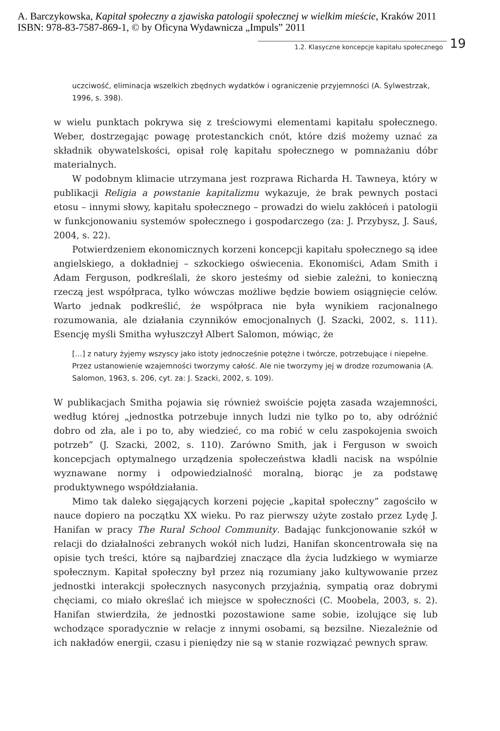A. Barczykowska, Kapitał społeczny a zjawiska patologii społecznej w wielkim mieście, Kraków 2011
ISBN: 978-83-7587-869-1, © by Oficyna Wydawnicza „Impuls” 2011
1.2. Klasyczne koncepcje kapitału społecznego 19
uczciwość, eliminacja wszelkich zbędnych wydatków i ograniczenie przyjemności (A. Sylwestrzak, 1996, s. 398).
w wielu punktach pokrywa się z treściowymi elementami kapitału społecznego. Weber, dostrzegając powagę protestanckich cnót, które dziś możemy uznać za składnik obywatelskości, opisał rolę kapitału społecznego w pomnażaniu dóbr materialnych.
W podobnym klimacie utrzymana jest rozprawa Richarda H. Tawneya, który w publikacji Religia a powstanie kapitalizmu wykazuje, że brak pewnych postaci etosu – innymi słowy, kapitału społecznego – prowadzi do wielu zakłóceń i patologii w funkcjonowaniu systemów społecznego i gospodarczego (za: J. Przybysz, J. Sauś, 2004, s. 22).
Potwierdzeniem ekonomicznych korzeni koncepcji kapitału społecznego są idee angielskiego, a dokładniej – szkockiego oświecenia. Ekonomiści, Adam Smith i Adam Ferguson, podkreślali, że skoro jesteśmy od siebie zależni, to konieczną rzeczą jest współpraca, tylko wówczas możliwe będzie bowiem osiągnięcie celów. Warto jednak podkreślić, że współpraca nie była wynikiem racjonalnego rozumowania, ale działania czynników emocjonalnych (J. Szacki, 2002, s. 111). Esencję myśli Smitha wyłuszczył Albert Salomon, mówiąc, że
[…] z natury żyjemy wszyscy jako istoty jednocześnie potężne i twórcze, potrzebujące i niepełne. Przez ustanowienie wzajemności tworzymy całość. Ale nie tworzymy jej w drodze rozumowania (A. Salomon, 1963, s. 206, cyt. za: J. Szacki, 2002, s. 109).
W publikacjach Smitha pojawia się również swoiście pojęta zasada wzajemności, według której „jednostka potrzebuje innych ludzi nie tylko po to, aby odróżnić dobro od zła, ale i po to, aby wiedzieć, co ma robić w celu zaspokojenia swoich potrzeb” (J. Szacki, 2002, s. 110). Zarówno Smith, jak i Ferguson w swoich koncepcjach optymalnego urządzenia społeczeństwa kładli nacisk na wspólnie wyznawane normy i odpowiedzialność moralną, biorąc je za podstawę produktywnego współdziałania.
Mimo tak daleko sięgających korzeni pojęcie „kapitał społeczny” zagościło w nauce dopiero na początku XX wieku. Po raz pierwszy użyte zostało przez Lydę J. Hanifan w pracy The Rural School Community. Badając funkcjonowanie szkół w relacji do działalności zebranych wokół nich ludzi, Hanifan skoncentrowała się na opisie tych treści, które są najbardziej znaczące dla życia ludzkiego w wymiarze społecznym. Kapitał społeczny był przez nią rozumiany jako kultywowanie przez jednostki interakcji społecznych nasyconych przyjaźnią, sympatią oraz dobrymi chęciami, co miało określać ich miejsce w społeczności (C. Moobela, 2003, s. 2). Hanifan stwierdziła, że jednostki pozostawione same sobie, izolujące się lub wchodzące sporadycznie w relacje z innymi osobami, są bezsilne. Niezależnie od ich nakładów energii, czasu i pieniędzy nie są w stanie rozwiązać pewnych spraw.